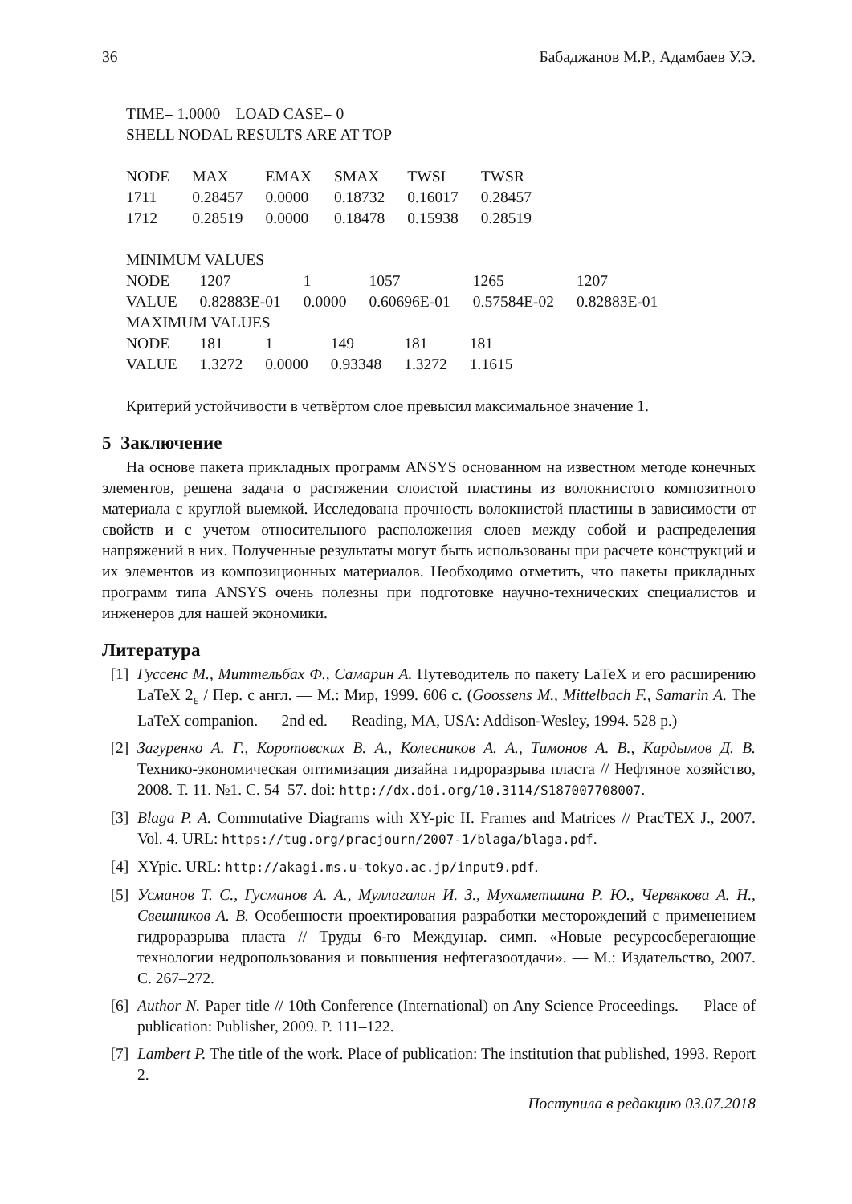36 Бабаджанов М.Р., Адамбаев У.Э.
TIME= 1.0000 LOAD CASE= 0
SHELL NODAL RESULTS ARE AT TOP
| NODE | MAX | EMAX | SMAX | TWSI | TWSR |
| 1711 | 0.28457 | 0.0000 | 0.18732 | 0.16017 | 0.28457 |
| 1712 | 0.28519 | 0.0000 | 0.18478 | 0.15938 | 0.28519 |
MINIMUM VALUES
| NODE | 1207 | 1 | 1057 | 1265 | 1207 |
| VALUE | 0.82883E-01 | 0.0000 | 0.60696E-01 | 0.57584E-02 | 0.82883E-01 |
MAXIMUM VALUES
| NODE | 181 | 1 | 149 | 181 | 181 |
| VALUE | 1.3272 | 0.0000 | 0.93348 | 1.3272 | 1.1615 |
Критерий устойчивости в четвёртом слое превысил максимальное значение 1.
5 Заключение
На основе пакета прикладных программ ANSYS основанном на известном методе конечных элементов, решена задача о растяжении слоистой пластины из волокнисто­го композитного материала с круглой выемкой. Исследована прочность волокнистой пластины в зависимости от свойств и с учетом относительного расположения сло­ев между собой и распределения напряжений в них. Полученные результаты могут быть использованы при расчете конструкций и их элементов из композиционных материалов. Необходимо отметить, что пакеты прикладных программ типа ANSYS очень полезны при подготовке научно-технических специалистов и инженеров для нашей экономики.
Литература
[1] Гуссенс М., Миттельбах Ф., Самарин А. Путеводитель по пакету LaTeX и его рас­ширению LaTeX 2<sub>ε</sub> / Пер. с англ. — М.: Мир, 1999. 606 с. (Goossens M., Mittelbach F., Samarin A. The LaTeX companion. — 2nd ed. — Reading, MA, USA: Addison-Wesley, 1994. 528 p.)
[2] Загуренко А. Г., Коротовских В. А., Колесников А. А., Тимонов А. В., Кардымов Д. В. Технико-экономическая оптимизация дизайна гидроразрыва пласта // Нефтяное хо­зяйство, 2008. Т. 11. №1. С. 54–57. doi: http://dx.doi.org/10.3114/S187007708007.
[3] Blaga P. A. Commutative Diagrams with XY-pic II. Frames and Matrices // PracTEX J., 2007. Vol. 4. URL: https://tug.org/pracjourn/2007-1/blaga/blaga.pdf.
[4] XYpic. URL: http://akagi.ms.u-tokyo.ac.jp/input9.pdf.
[5] Усманов Т. С., Гусманов А. А., Муллагалин И. З., Мухаметшина Р. Ю., Червяко­ва А. Н., Свешников А. В. Особенности проектирования разработки месторождений с применением гидроразрыва пласта // Труды 6-го Междунар. симп. «Новые ресурсо­сберегающие технологии недропользования и повышения нефтегазоотдачи». — М.: Из­дательство, 2007. С. 267–272.
[6] Author N. Paper title // 10th Conference (International) on Any Science Proceedings. — Place of publication: Publisher, 2009. P. 111–122.
[7] Lambert P. The title of the work. Place of publication: The institution that published, 1993. Report 2.
Поступила в редакцию 03.07.2018